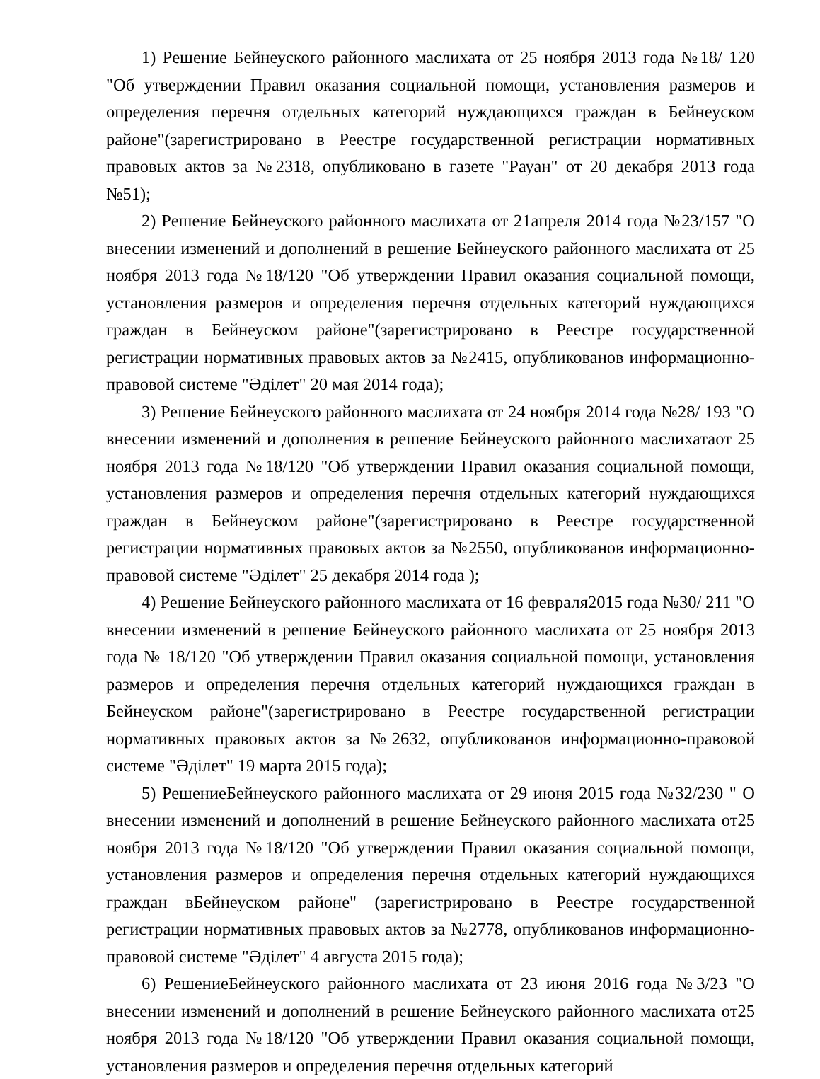1) Решение Бейнеуского районного маслихата от 25 ноября 2013 года №18/ 120 "Об утверждении Правил оказания социальной помощи, установления размеров и определения перечня отдельных категорий нуждающихся граждан в Бейнеуском районе"(зарегистрировано в Реестре государственной регистрации нормативных правовых актов за №2318, опубликовано в газете "Рауан" от 20 декабря 2013 года №51);
2) Решение Бейнеуского районного маслихата от 21апреля 2014 года №23/157 "О внесении изменений и дополнений в решение Бейнеуского районного маслихата от 25 ноября 2013 года №18/120 "Об утверждении Правил оказания социальной помощи, установления размеров и определения перечня отдельных категорий нуждающихся граждан в Бейнеуском районе"(зарегистрировано в Реестре государственной регистрации нормативных правовых актов за №2415, опубликованов информационно-правовой системе "Әділет" 20 мая 2014 года);
3) Решение Бейнеуского районного маслихата от 24 ноября 2014 года №28/ 193 "О внесении изменений и дополнения в решение Бейнеуского районного маслихатаот 25 ноября 2013 года №18/120 "Об утверждении Правил оказания социальной помощи, установления размеров и определения перечня отдельных категорий нуждающихся граждан в Бейнеуском районе"(зарегистрировано в Реестре государственной регистрации нормативных правовых актов за №2550, опубликованов информационно-правовой системе "Әділет" 25 декабря 2014 года );
4) Решение Бейнеуского районного маслихата от 16 февраля2015 года №30/ 211 "О внесении изменений в решение Бейнеуского районного маслихата от 25 ноября 2013 года № 18/120 "Об утверждении Правил оказания социальной помощи, установления размеров и определения перечня отдельных категорий нуждающихся граждан в Бейнеуском районе"(зарегистрировано в Реестре государственной регистрации нормативных правовых актов за №2632, опубликованов информационно-правовой системе "Әділет" 19 марта 2015 года);
5) РешениеБейнеуского районного маслихата от 29 июня 2015 года №32/230 " О внесении изменений и дополнений в решение Бейнеуского районного маслихата от25 ноября 2013 года №18/120 "Об утверждении Правил оказания социальной помощи, установления размеров и определения перечня отдельных категорий нуждающихся граждан вБейнеуском районе" (зарегистрировано в Реестре государственной регистрации нормативных правовых актов за №2778, опубликованов информационно-правовой системе "Әділет" 4 августа 2015 года);
6) РешениеБейнеуского районного маслихата от 23 июня 2016 года №3/23 "О внесении изменений и дополнений в решение Бейнеуского районного маслихата от25 ноября 2013 года №18/120 "Об утверждении Правил оказания социальной помощи, установления размеров и определения перечня отдельных категорий